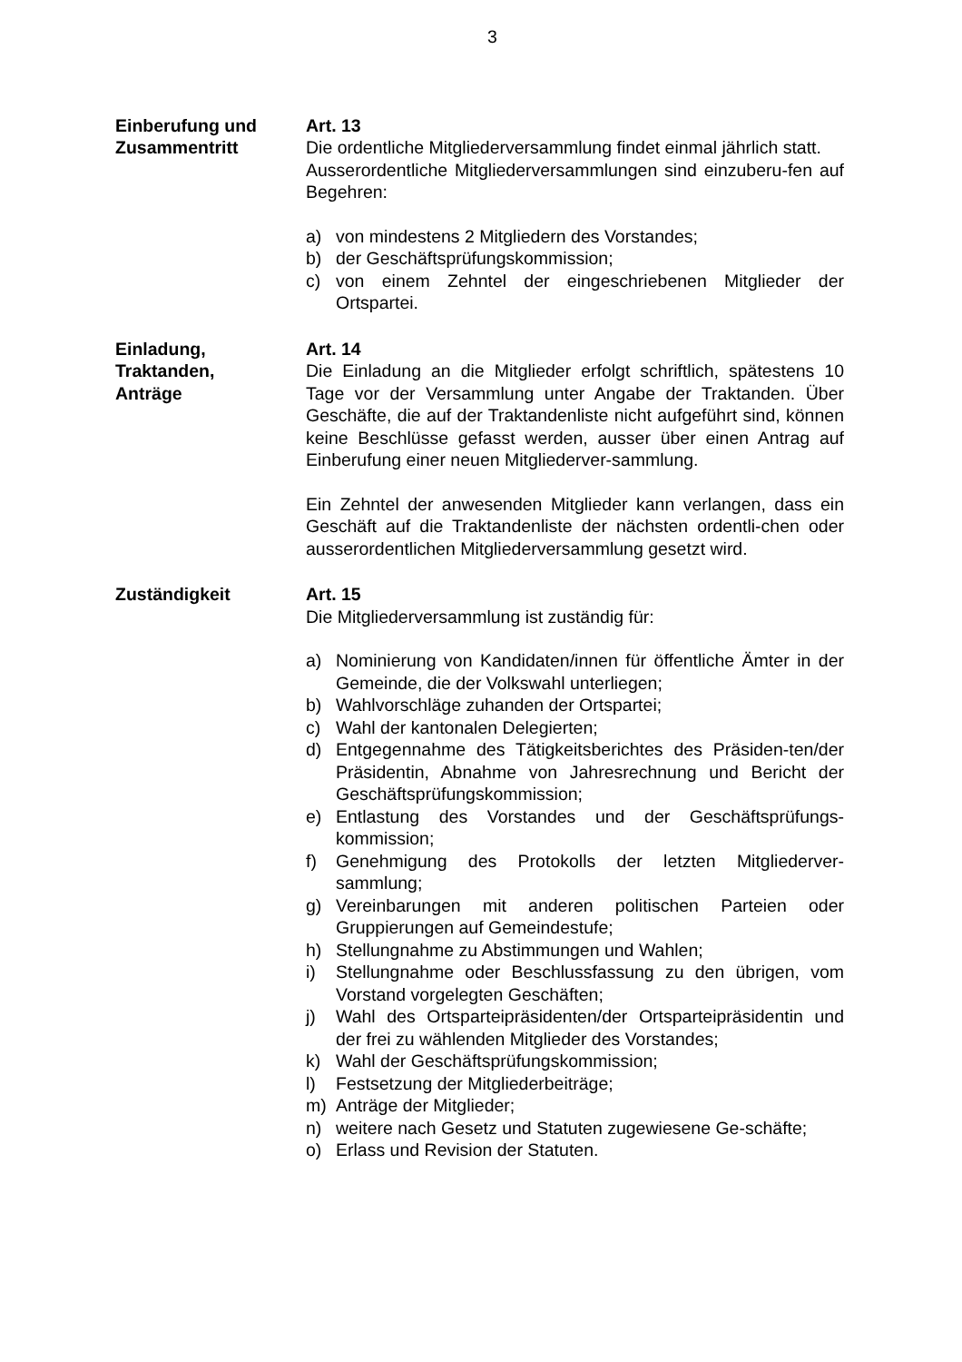3
Einberufung und
Zusammentritt
Art. 13
Die ordentliche Mitgliederversammlung findet einmal jährlich statt.
Ausserordentliche Mitgliederversammlungen sind einzuberu-fen auf Begehren:
a) von mindestens 2 Mitgliedern des Vorstandes;
b) der Geschäftsprüfungskommission;
c) von einem Zehntel der eingeschriebenen Mitglieder der Ortspartei.
Einladung,
Traktanden,
Anträge
Art. 14
Die Einladung an die Mitglieder erfolgt schriftlich, spätestens 10 Tage vor der Versammlung unter Angabe der Traktanden. Über Geschäfte, die auf der Traktandenliste nicht aufgeführt sind, können keine Beschlüsse gefasst werden, ausser über einen Antrag auf Einberufung einer neuen Mitgliederver-sammlung.
Ein Zehntel der anwesenden Mitglieder kann verlangen, dass ein Geschäft auf die Traktandenliste der nächsten ordentli-chen oder ausserordentlichen Mitgliederversammlung gesetzt wird.
Zuständigkeit Art. 15
Die Mitgliederversammlung ist zuständig für:
a) Nominierung von Kandidaten/innen für öffentliche Ämter in der Gemeinde, die der Volkswahl unterliegen;
b) Wahlvorschläge zuhanden der Ortspartei;
c) Wahl der kantonalen Delegierten;
d) Entgegennahme des Tätigkeitsberichtes des Präsiden-ten/der Präsidentin, Abnahme von Jahresrechnung und Bericht der Geschäftsprüfungskommission;
e) Entlastung des Vorstandes und der Geschäftsprüfungs-kommission;
f) Genehmigung des Protokolls der letzten Mitgliederver-sammlung;
g) Vereinbarungen mit anderen politischen Parteien oder Gruppierungen auf Gemeindestufe;
h) Stellungnahme zu Abstimmungen und Wahlen;
i) Stellungnahme oder Beschlussfassung zu den übrigen, vom Vorstand vorgelegten Geschäften;
j) Wahl des Ortsparteipräsidenten/der Ortsparteipräsidentin und der frei zu wählenden Mitglieder des Vorstandes;
k) Wahl der Geschäftsprüfungskommission;
l) Festsetzung der Mitgliederbeiträge;
m) Anträge der Mitglieder;
n) weitere nach Gesetz und Statuten zugewiesene Ge-schäfte;
o) Erlass und Revision der Statuten.